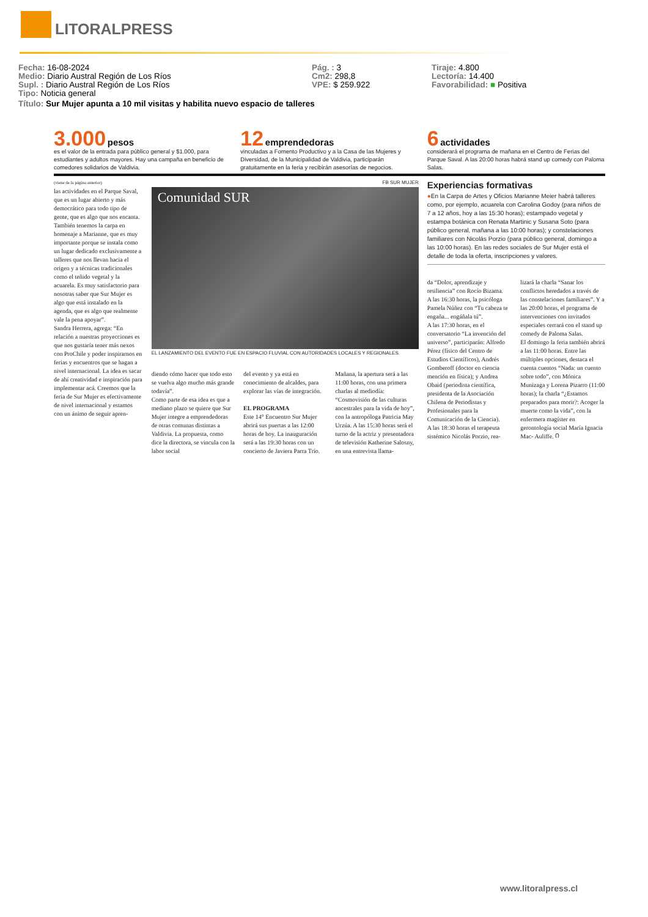LITORALPRESS
Fecha: 16-08-2024
Medio: Diario Austral Región de Los Ríos
Supl. : Diario Austral Región de Los Ríos
Tipo: Noticia general
Pág. : 3
Cm2: 298,8
VPE: $ 259.922
Tiraje: 4.800
Lectoría: 14.400
Favorabilidad: ■ Positiva
Título: Sur Mujer apunta a 10 mil visitas y habilita nuevo espacio de talleres
3.000 pesos
es el valor de la entrada para público general y $1.000, para estudiantes y adultos mayores. Hay una campaña en beneficio de comedores solidarios de Valdivia.
12 emprendedoras
vinculadas a Fomento Productivo y a la Casa de las Mujeres y Diversidad, de la Municipalidad de Valdivia, participarán gratuitamente en la feria y recibirán asesorías de negocios.
6 actividades
considerará el programa de mañana en el Centro de Ferias del Parque Saval. A las 20:00 horas habrá stand up comedy con Paloma Salas.
(viene de la página anterior)
las actividades en el Parque Saval, que es un lugar abierto y más democrático para todo tipo de gente, que es algo que nos encanta. También tenemos la carpa en homenaje a Marianne, que es muy importante porque se instala como un lugar dedicado exclusivamente a talleres que nos llevan hacia el origen y a técnicas tradicionales como el teñido vegetal y la acuarela. Es muy satisfactorio para nosotras saber que Sur Mujer es algo que está instalado en la agenda, que es algo que realmente vale la pena apoyar”.
Sandra Herrera, agrega: “En relación a nuestras proyecciones es que nos gustaría tener más nexos con ProChile y poder inspirarnos en ferias y encuentros que se hagan a nivel internacional. La idea es sacar de ahí creatividad e inspiración para implementar acá. Creemos que la feria de Sur Mujer es efectivamente de nivel internacional y estamos con un ánimo de seguir apren-
FB SUR MUJER
Comunidad SUR
EL LANZAMIENTO DEL EVENTO FUE EN ESPACIO FLUVIAL CON AUTORIDADES LOCALES Y REGIONALES.
diendo cómo hacer que todo esto se vuelva algo mucho más grande todavía”.
Como parte de esa idea es que a mediano plazo se quiere que Sur Mujer integre a emprendedoras de otras comunas distintas a Valdivia. La propuesta, como dice la directora, se vincula con la labor social
del evento y ya está en conocimiento de alcaldes, para explorar las vías de integración.
EL PROGRAMA
Este 14° Encuentro Sur Mujer abrirá sus puertas a las 12:00 horas de hoy. La inauguración será a las 19:30 horas con un concierto de Javiera Parra Trío.
Mañana, la apertura será a las 11:00 horas, con una primera charlas al mediodía: “Cosmovisión de las culturas ancestrales para la vida de hoy”, con la antropóloga Patricia May Urzúa. A las 15:30 horas será el turno de la actriz y presentadora de televisión Katherine Salosny, en una entrevista llama-
Experiencias formativas
●En la Carpa de Artes y Oficios Marianne Meier habrá talleres como, por ejemplo, acuarela con Carolina Godoy (para niños de 7 a 12 años, hoy a las 15:30 horas); estampado vegetal y estampa botánica con Renata Martinic y Susana Soto (para público general, mañana a las 10:00 horas); y constelaciones familiares con Nicolás Porzio (para público general, domingo a las 10:00 horas). En las redes sociales de Sur Mujer está el detalle de toda la oferta, inscripciones y valores.
da “Dolor, aprendizaje y resiliencia” con Rocío Bizama.
A las 16:30 horas, la psicóloga Pamela Núñez con “Tu cabeza te engaña... engáñala tú”.
A las 17:30 horas, en el conversatorio “La invención del universo”, participarán: Alfredo Pérez (físico del Centro de Estudios Científicos), Andrés Gomberoff (doctor en ciencia mención en física); y Andrea Obaid (periodista científica, presidenta de la Asociación Chilena de Periodistas y Profesionales para la Comunicación de la Ciencia).
A las 18:30 horas el terapeuta sistémico Nicolás Porzio, rea-
lizará la charla “Sanar los conflictos heredados a través de las constelaciones familiares”. Y a las 20:00 horas, el programa de intervenciones con invitados especiales cerrará con el stand up comedy de Paloma Salas.
El domingo la feria también abrirá a las 11:00 horas. Entre las múltiples opciones, destaca el cuenta cuentos “Nada: un cuento sobre todo”, con Mónica Munizaga y Lorena Pizarro (11:00 horas); la charla “¿Estamos preparados para morir?: Acoger la muerte como la vida”, con la enfermera magíster en gerontología social María Ignacia Mac- Auliffe. ೧
www.litoralpress.cl